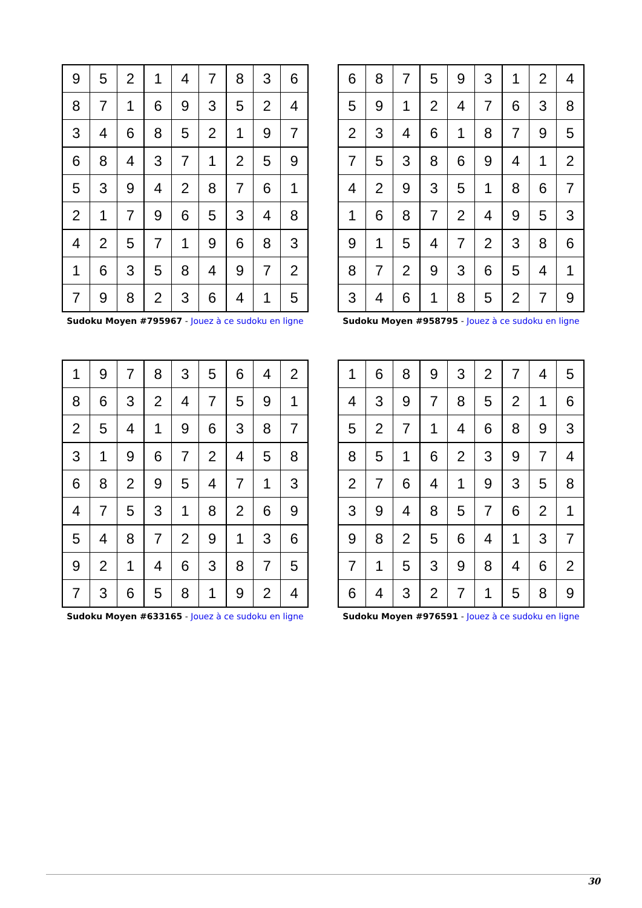| 9 | 5 | 2 | 1 | 4 | 7 | 8 | 3 | 6 |
| 8 | 7 | 1 | 6 | 9 | 3 | 5 | 2 | 4 |
| 3 | 4 | 6 | 8 | 5 | 2 | 1 | 9 | 7 |
| 6 | 8 | 4 | 3 | 7 | 1 | 2 | 5 | 9 |
| 5 | 3 | 9 | 4 | 2 | 8 | 7 | 6 | 1 |
| 2 | 1 | 7 | 9 | 6 | 5 | 3 | 4 | 8 |
| 4 | 2 | 5 | 7 | 1 | 9 | 6 | 8 | 3 |
| 1 | 6 | 3 | 5 | 8 | 4 | 9 | 7 | 2 |
| 7 | 9 | 8 | 2 | 3 | 6 | 4 | 1 | 5 |
Sudoku Moyen #795967 - Jouez à ce sudoku en ligne
| 6 | 8 | 7 | 5 | 9 | 3 | 1 | 2 | 4 |
| 5 | 9 | 1 | 2 | 4 | 7 | 6 | 3 | 8 |
| 2 | 3 | 4 | 6 | 1 | 8 | 7 | 9 | 5 |
| 7 | 5 | 3 | 8 | 6 | 9 | 4 | 1 | 2 |
| 4 | 2 | 9 | 3 | 5 | 1 | 8 | 6 | 7 |
| 1 | 6 | 8 | 7 | 2 | 4 | 9 | 5 | 3 |
| 9 | 1 | 5 | 4 | 7 | 2 | 3 | 8 | 6 |
| 8 | 7 | 2 | 9 | 3 | 6 | 5 | 4 | 1 |
| 3 | 4 | 6 | 1 | 8 | 5 | 2 | 7 | 9 |
Sudoku Moyen #958795 - Jouez à ce sudoku en ligne
| 1 | 9 | 7 | 8 | 3 | 5 | 6 | 4 | 2 |
| 8 | 6 | 3 | 2 | 4 | 7 | 5 | 9 | 1 |
| 2 | 5 | 4 | 1 | 9 | 6 | 3 | 8 | 7 |
| 3 | 1 | 9 | 6 | 7 | 2 | 4 | 5 | 8 |
| 6 | 8 | 2 | 9 | 5 | 4 | 7 | 1 | 3 |
| 4 | 7 | 5 | 3 | 1 | 8 | 2 | 6 | 9 |
| 5 | 4 | 8 | 7 | 2 | 9 | 1 | 3 | 6 |
| 9 | 2 | 1 | 4 | 6 | 3 | 8 | 7 | 5 |
| 7 | 3 | 6 | 5 | 8 | 1 | 9 | 2 | 4 |
Sudoku Moyen #633165 - Jouez à ce sudoku en ligne
| 1 | 6 | 8 | 9 | 3 | 2 | 7 | 4 | 5 |
| 4 | 3 | 9 | 7 | 8 | 5 | 2 | 1 | 6 |
| 5 | 2 | 7 | 1 | 4 | 6 | 8 | 9 | 3 |
| 8 | 5 | 1 | 6 | 2 | 3 | 9 | 7 | 4 |
| 2 | 7 | 6 | 4 | 1 | 9 | 3 | 5 | 8 |
| 3 | 9 | 4 | 8 | 5 | 7 | 6 | 2 | 1 |
| 9 | 8 | 2 | 5 | 6 | 4 | 1 | 3 | 7 |
| 7 | 1 | 5 | 3 | 9 | 8 | 4 | 6 | 2 |
| 6 | 4 | 3 | 2 | 7 | 1 | 5 | 8 | 9 |
Sudoku Moyen #976591 - Jouez à ce sudoku en ligne
30